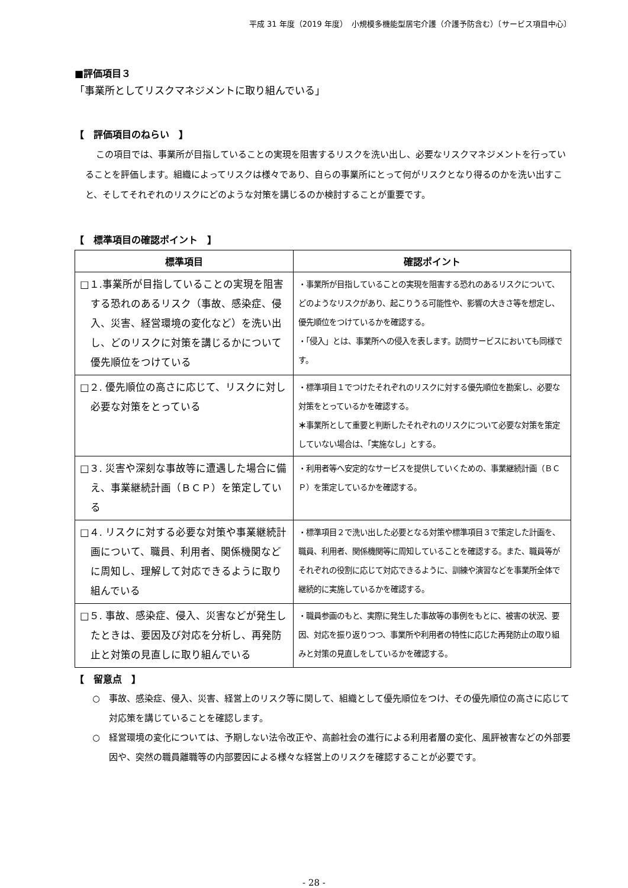平成 31 年度（2019 年度）　小規模多機能型居宅介護（介護予防含む）〔サービス項目中心〕
■評価項目３
「事業所としてリスクマネジメントに取り組んでいる」
【　評価項目のねらい　】
この項目では、事業所が目指していることの実現を阻害するリスクを洗い出し、必要なリスクマネジメントを行っていることを評価します。組織によってリスクは様々であり、自らの事業所にとって何がリスクとなり得るのかを洗い出すこと、そしてそれぞれのリスクにどのような対策を講じるのか検討することが重要です。
【　標準項目の確認ポイント　】
| 標準項目 | 確認ポイント |
| --- | --- |
| □１.事業所が目指していることの実現を阻害する恐れのあるリスク（事故、感染症、侵入、災害、経営環境の変化など）を洗い出し、どのリスクに対策を講じるかについて優先順位をつけている | ・事業所が目指していることの実現を阻害する恐れのあるリスクについて、どのようなリスクがあり、起こりうる可能性や、影響の大きさ等を想定し、優先順位をつけているかを確認する。 ・「侵入」とは、事業所への侵入を表します。訪問サービスにおいても同様です。 |
| □２. 優先順位の高さに応じて、リスクに対し必要な対策をとっている | ・標準項目１でつけたそれぞれのリスクに対する優先順位を勘案し、必要な対策をとっているかを確認する。 ＊ 事業所として重要と判断したそれぞれのリスクについて必要な対策を策定していない場合は、「実施なし」とする。 |
| □３. 災害や深刻な事故等に遭遇した場合に備え、事業継続計画（ＢＣＰ）を策定している | ・利用者等へ安定的なサービスを提供していくための、事業継続計画（ＢＣＰ）を策定しているかを確認する。 |
| □４. リスクに対する必要な対策や事業継続計画について、職員、利用者、関係機関などに周知し、理解して対応できるように取り組んでいる | ・標準項目２で洗い出した必要となる対策や標準項目３で策定した計画を、職員、利用者、関係機関等に周知していることを確認する。また、職員等がそれぞれの役割に応じて対応できるように、訓練や演習などを事業所全体で継続的に実施しているかを確認する。 |
| □５. 事故、感染症、侵入、災害などが発生したときは、要因及び対応を分析し、再発防止と対策の見直しに取り組んでいる | ・職員参画のもと、実際に発生した事故等の事例をもとに、被害の状況、要因、対応を振り返りつつ、事業所や利用者の特性に応じた再発防止の取り組みと対策の見直しをしているかを確認する。 |
【　留意点　】
○　事故、感染症、侵入、災害、経営上のリスク等に関して、組織として優先順位をつけ、その優先順位の高さに応じて対応策を講じていることを確認します。
○　経営環境の変化については、予期しない法令改正や、高齢社会の進行による利用者層の変化、風評被害などの外部要因や、突然の職員離職等の内部要因による様々な経営上のリスクを確認することが必要です。
- 28 -